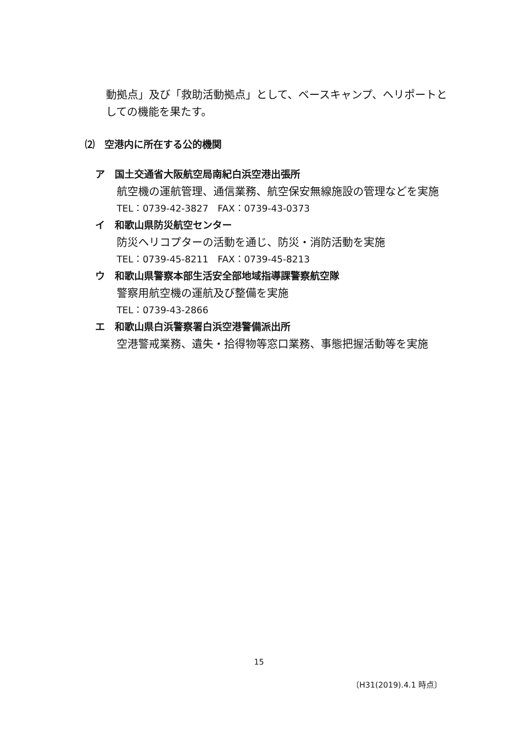動拠点」及び「救助活動拠点」として、ベースキャンプ、ヘリポートとしての機能を果たす。
⑵　空港内に所在する公的機関
ア　国土交通省大阪航空局南紀白浜空港出張所
航空機の運航管理、通信業務、航空保安無線施設の管理などを実施
TEL：0739-42-3827　FAX：0739-43-0373
イ　和歌山県防災航空センター
防災ヘリコプターの活動を通じ、防災・消防活動を実施
TEL：0739-45-8211　FAX：0739-45-8213
ウ　和歌山県警察本部生活安全部地域指導課警察航空隊
警察用航空機の運航及び整備を実施
TEL：0739-43-2866
エ　和歌山県白浜警察署白浜空港警備派出所
空港警戒業務、遺失・拾得物等窓口業務、事態把握活動等を実施
15
〔H31(2019).4.1 時点〕